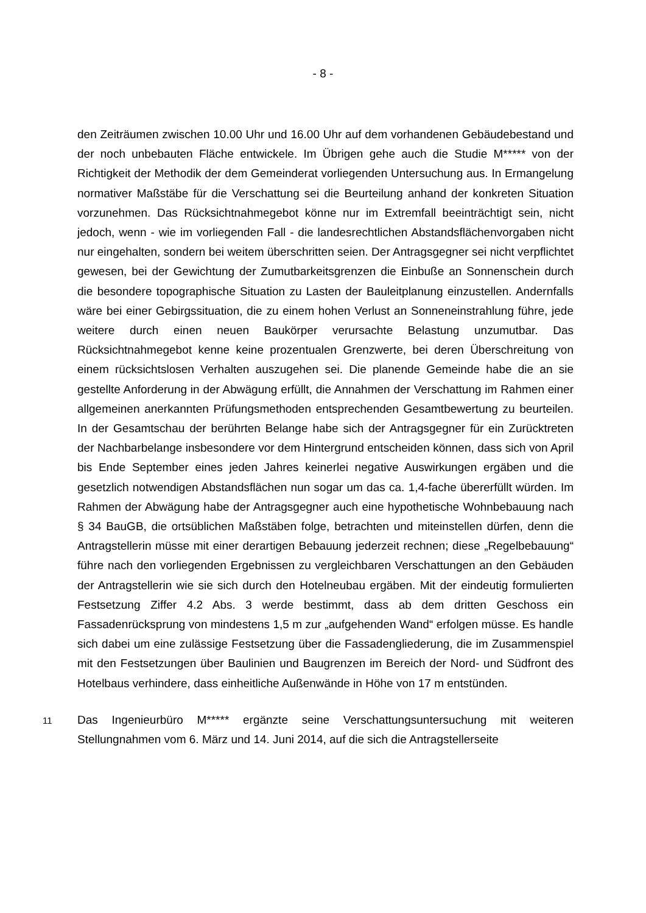- 8 -
den Zeiträumen zwischen 10.00 Uhr und 16.00 Uhr auf dem vorhandenen Gebäudebestand und der noch unbebauten Fläche entwickele. Im Übrigen gehe auch die Studie M***** von der Richtigkeit der Methodik der dem Gemeinderat vorliegenden Untersuchung aus. In Ermangelung normativer Maßstäbe für die Verschattung sei die Beurteilung anhand der konkreten Situation vorzunehmen. Das Rücksichtnahmegebot könne nur im Extremfall beeinträchtigt sein, nicht jedoch, wenn - wie im vorliegenden Fall - die landesrechtlichen Abstandsflächenvorgaben nicht nur eingehalten, sondern bei weitem überschritten seien. Der Antragsgegner sei nicht verpflichtet gewesen, bei der Gewichtung der Zumutbarkeitsgrenzen die Einbuße an Sonnenschein durch die besondere topographische Situation zu Lasten der Bauleitplanung einzustellen. Andernfalls wäre bei einer Gebirgssituation, die zu einem hohen Verlust an Sonneneinstrahlung führe, jede weitere durch einen neuen Baukörper verursachte Belastung unzumutbar. Das Rücksichtnahmegebot kenne keine prozentualen Grenzwerte, bei deren Überschreitung von einem rücksichtslosen Verhalten auszugehen sei. Die planende Gemeinde habe die an sie gestellte Anforderung in der Abwägung erfüllt, die Annahmen der Verschattung im Rahmen einer allgemeinen anerkannten Prüfungsmethoden entsprechenden Gesamtbewertung zu beurteilen. In der Gesamtschau der berührten Belange habe sich der Antragsgegner für ein Zurücktreten der Nachbarbelange insbesondere vor dem Hintergrund entscheiden können, dass sich von April bis Ende September eines jeden Jahres keinerlei negative Auswirkungen ergäben und die gesetzlich notwendigen Abstandsflächen nun sogar um das ca. 1,4-fache übererfüllt würden. Im Rahmen der Abwägung habe der Antragsgegner auch eine hypothetische Wohnbebauung nach § 34 BauGB, die ortsüblichen Maßstäben folge, betrachten und miteinstellen dürfen, denn die Antragstellerin müsse mit einer derartigen Bebauung jederzeit rechnen; diese „Regelbebauung“ führe nach den vorliegenden Ergebnissen zu vergleichbaren Verschattungen an den Gebäuden der Antragstellerin wie sie sich durch den Hotelneubau ergäben. Mit der eindeutig formulierten Festsetzung Ziffer 4.2 Abs. 3 werde bestimmt, dass ab dem dritten Geschoss ein Fassadenrücksprung von mindestens 1,5 m zur „aufgehenden Wand“ erfolgen müsse. Es handle sich dabei um eine zulässige Festsetzung über die Fassadengliederung, die im Zusammenspiel mit den Festsetzungen über Baulinien und Baugrenzen im Bereich der Nord- und Südfront des Hotelbaus verhindere, dass einheitliche Außenwände in Höhe von 17 m entstünden.
11
Das Ingenieurbüro M***** ergänzte seine Verschattungsuntersuchung mit weiteren Stellungnahmen vom 6. März und 14. Juni 2014, auf die sich die Antragstellerseite